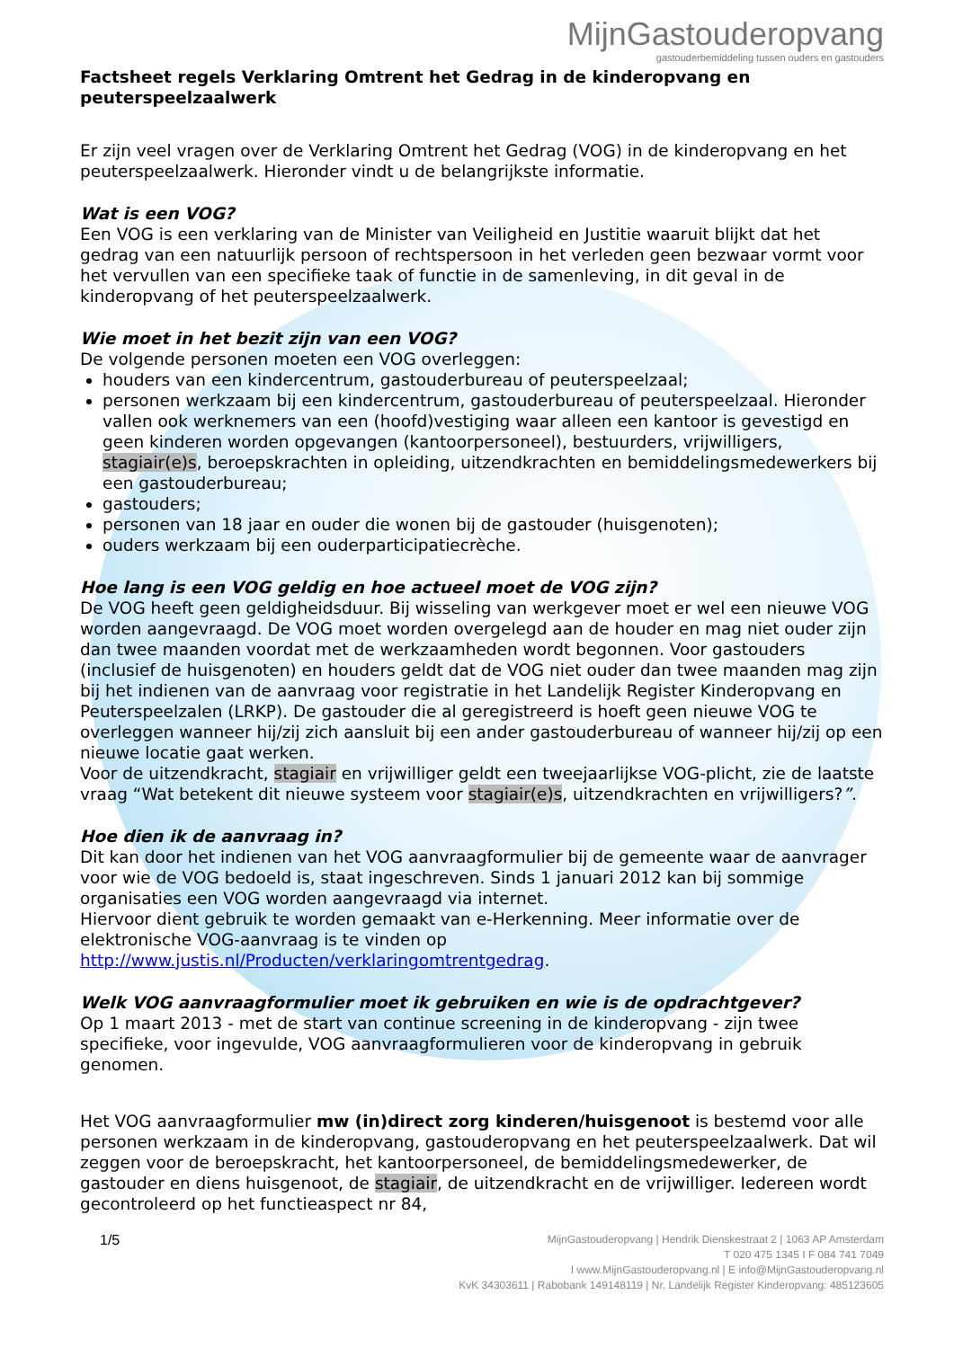MijnGastouderopvang
gastouderbemiddeling tussen ouders en gastouders
Factsheet regels Verklaring Omtrent het Gedrag in de kinderopvang en peuterspeelzaalwerk
Er zijn veel vragen over de Verklaring Omtrent het Gedrag (VOG) in de kinderopvang en het peuterspeelzaalwerk. Hieronder vindt u de belangrijkste informatie.
Wat is een VOG?
Een VOG is een verklaring van de Minister van Veiligheid en Justitie waaruit blijkt dat het gedrag van een natuurlijk persoon of rechtspersoon in het verleden geen bezwaar vormt voor het vervullen van een specifieke taak of functie in de samenleving, in dit geval in de kinderopvang of het peuterspeelzaalwerk.
Wie moet in het bezit zijn van een VOG?
De volgende personen moeten een VOG overleggen:
houders van een kindercentrum, gastouderbureau of peuterspeelzaal;
personen werkzaam bij een kindercentrum, gastouderbureau of peuterspeelzaal. Hieronder vallen ook werknemers van een (hoofd)vestiging waar alleen een kantoor is gevestigd en geen kinderen worden opgevangen (kantoorpersoneel), bestuurders, vrijwilligers, stagiair(e)s, beroepskrachten in opleiding, uitzendkrachten en bemiddelingsmedewerkers bij een gastouderbureau;
gastouders;
personen van 18 jaar en ouder die wonen bij de gastouder (huisgenoten);
ouders werkzaam bij een ouderparticipatiecrèche.
Hoe lang is een VOG geldig en hoe actueel moet de VOG zijn?
De VOG heeft geen geldigheidsduur. Bij wisseling van werkgever moet er wel een nieuwe VOG worden aangevraagd. De VOG moet worden overgelegd aan de houder en mag niet ouder zijn dan twee maanden voordat met de werkzaamheden wordt begonnen. Voor gastouders (inclusief de huisgenoten) en houders geldt dat de VOG niet ouder dan twee maanden mag zijn bij het indienen van de aanvraag voor registratie in het Landelijk Register Kinderopvang en Peuterspeelzalen (LRKP). De gastouder die al geregistreerd is hoeft geen nieuwe VOG te overleggen wanneer hij/zij zich aansluit bij een ander gastouderbureau of wanneer hij/zij op een nieuwe locatie gaat werken.
Voor de uitzendkracht, stagiair en vrijwilliger geldt een tweejaarlijkse VOG-plicht, zie de laatste vraag “Wat betekent dit nieuwe systeem voor stagiair(e)s, uitzendkrachten en vrijwilligers?”.
Hoe dien ik de aanvraag in?
Dit kan door het indienen van het VOG aanvraagformulier bij de gemeente waar de aanvrager voor wie de VOG bedoeld is, staat ingeschreven. Sinds 1 januari 2012 kan bij sommige organisaties een VOG worden aangevraagd via internet.
Hiervoor dient gebruik te worden gemaakt van e-Herkenning. Meer informatie over de elektronische VOG-aanvraag is te vinden op http://www.justis.nl/Producten/verklaringomtrentgedrag.
Welk VOG aanvraagformulier moet ik gebruiken en wie is de opdrachtgever?
Op 1 maart 2013 - met de start van continue screening in de kinderopvang - zijn twee specifieke, voor ingevulde, VOG aanvraagformulieren voor de kinderopvang in gebruik genomen.
Het VOG aanvraagformulier mw (in)direct zorg kinderen/huisgenoot is bestemd voor alle personen werkzaam in de kinderopvang, gastouderopvang en het peuterspeelzaalwerk. Dat wil zeggen voor de beroepskracht, het kantoorpersoneel, de bemiddelingsmedewerker, de gastouder en diens huisgenoot, de stagiair, de uitzendkracht en de vrijwilliger. Iedereen wordt gecontroleerd op het functieaspect nr 84,
1/5
MijnGastouderopvang | Hendrik Dienskestraat 2 | 1063 AP Amsterdam
T 020 475 1345 I F 084 741 7049
I www.MijnGastouderopvang.nl | E info@MijnGastouderopvang.nl
KvK 34303611 | Rabobank 149148119 | Nr. Landelijk Register Kinderopvang: 485123605